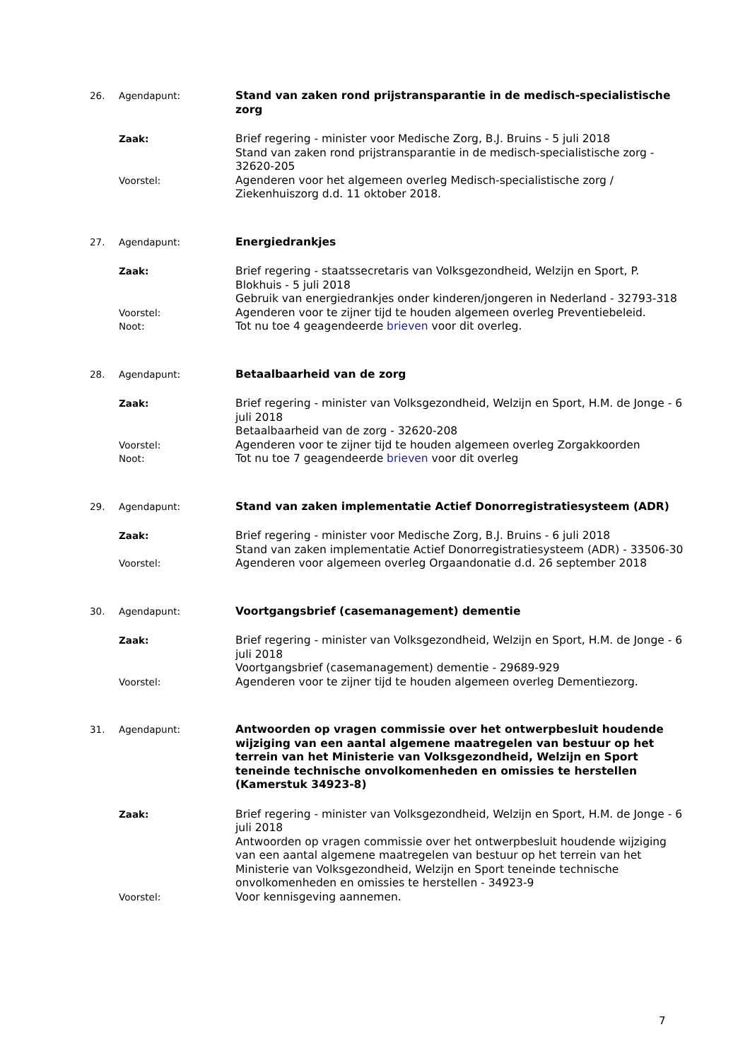26. Agendapunt: Stand van zaken rond prijstransparantie in de medisch-specialistische zorg
Zaak: Brief regering - minister voor Medische Zorg, B.J. Bruins - 5 juli 2018
Stand van zaken rond prijstransparantie in de medisch-specialistische zorg - 32620-205
Voorstel: Agenderen voor het algemeen overleg Medisch-specialistische zorg / Ziekenhuiszorg d.d. 11 oktober 2018.
27. Agendapunt: Energiedrankjes
Zaak: Brief regering - staatssecretaris van Volksgezondheid, Welzijn en Sport, P. Blokhuis - 5 juli 2018
Gebruik van energiedrankjes onder kinderen/jongeren in Nederland - 32793-318
Voorstel: Agenderen voor te zijner tijd te houden algemeen overleg Preventiebeleid.
Noot: Tot nu toe 4 geagendeerde brieven voor dit overleg.
28. Agendapunt: Betaalbaarheid van de zorg
Zaak: Brief regering - minister van Volksgezondheid, Welzijn en Sport, H.M. de Jonge - 6 juli 2018
Betaalbaarheid van de zorg - 32620-208
Voorstel: Agenderen voor te zijner tijd te houden algemeen overleg Zorgakkoorden
Noot: Tot nu toe 7 geagendeerde brieven voor dit overleg
29. Agendapunt: Stand van zaken implementatie Actief Donorregistratiesysteem (ADR)
Zaak: Brief regering - minister voor Medische Zorg, B.J. Bruins - 6 juli 2018
Stand van zaken implementatie Actief Donorregistratiesysteem (ADR) - 33506-30
Voorstel: Agenderen voor algemeen overleg Orgaandonatie d.d. 26 september 2018
30. Agendapunt: Voortgangsbrief (casemanagement) dementie
Zaak: Brief regering - minister van Volksgezondheid, Welzijn en Sport, H.M. de Jonge - 6 juli 2018
Voortgangsbrief (casemanagement) dementie - 29689-929
Voorstel: Agenderen voor te zijner tijd te houden algemeen overleg Dementiezorg.
31. Agendapunt: Antwoorden op vragen commissie over het ontwerpbesluit houdende wijziging van een aantal algemene maatregelen van bestuur op het terrein van het Ministerie van Volksgezondheid, Welzijn en Sport teneinde technische onvolkomenheden en omissies te herstellen (Kamerstuk 34923-8)
Zaak: Brief regering - minister van Volksgezondheid, Welzijn en Sport, H.M. de Jonge - 6 juli 2018
Antwoorden op vragen commissie over het ontwerpbesluit houdende wijziging van een aantal algemene maatregelen van bestuur op het terrein van het Ministerie van Volksgezondheid, Welzijn en Sport teneinde technische onvolkomenheden en omissies te herstellen - 34923-9
Voorstel: Voor kennisgeving aannemen.
7